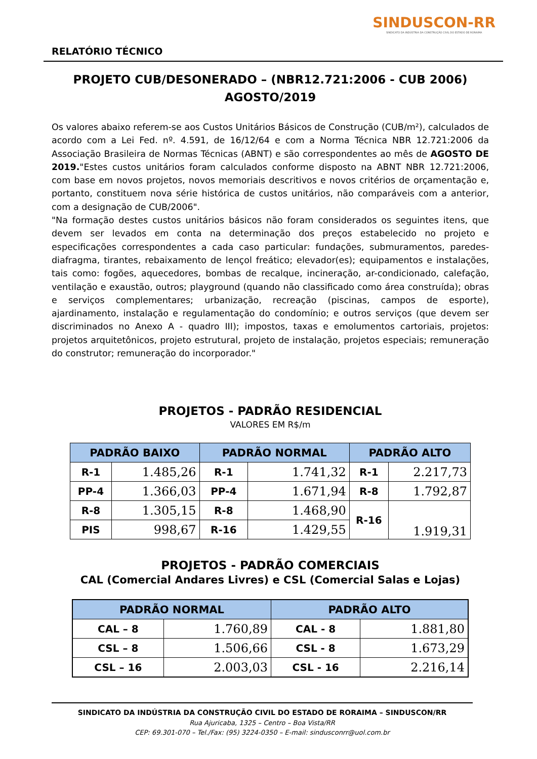RELATÓRIO TÉCNICO
SINDUSCON-RR
SINDICATO DA INDÚSTRIA DA CONSTRUÇÃO CIVIL DO ESTADO DE RORAIMA
PROJETO CUB/DESONERADO – (NBR12.721:2006 - CUB 2006)
AGOSTO/2019
Os valores abaixo referem-se aos Custos Unitários Básicos de Construção (CUB/m²), calculados de acordo com a Lei Fed. nº. 4.591, de 16/12/64 e com a Norma Técnica NBR 12.721:2006 da Associação Brasileira de Normas Técnicas (ABNT) e são correspondentes ao mês de AGOSTO DE 2019."Estes custos unitários foram calculados conforme disposto na ABNT NBR 12.721:2006, com base em novos projetos, novos memoriais descritivos e novos critérios de orçamentação e, portanto, constituem nova série histórica de custos unitários, não comparáveis com a anterior, com a designação de CUB/2006".
"Na formação destes custos unitários básicos não foram considerados os seguintes itens, que devem ser levados em conta na determinação dos preços estabelecido no projeto e especificações correspondentes a cada caso particular: fundações, submuramentos, paredes-diafragma, tirantes, rebaixamento de lençol freático; elevador(es); equipamentos e instalações, tais como: fogões, aquecedores, bombas de recalque, incineração, ar-condicionado, calefação, ventilação e exaustão, outros; playground (quando não classificado como área construída); obras e serviços complementares; urbanização, recreação (piscinas, campos de esporte), ajardinamento, instalação e regulamentação do condomínio; e outros serviços (que devem ser discriminados no Anexo A - quadro III); impostos, taxas e emolumentos cartoriais, projetos: projetos arquitetônicos, projeto estrutural, projeto de instalação, projetos especiais; remuneração do construtor; remuneração do incorporador."
PROJETOS - PADRÃO RESIDENCIAL
VALORES EM R$/m
| PADRÃO BAIXO | | PADRÃO NORMAL | | PADRÃO ALTO | |
| --- | --- | --- | --- | --- | --- |
| R-1 | 1.485,26 | R-1 | 1.741,32 | R-1 | 2.217,73 |
| PP-4 | 1.366,03 | PP-4 | 1.671,94 | R-8 | 1.792,87 |
| R-8 | 1.305,15 | R-8 | 1.468,90 | R-16 | 1.919,31 |
| PIS | 998,67 | R-16 | 1.429,55 | | |
PROJETOS - PADRÃO COMERCIAIS
CAL (Comercial Andares Livres) e CSL (Comercial Salas e Lojas)
| PADRÃO NORMAL | | PADRÃO ALTO | |
| --- | --- | --- | --- |
| CAL – 8 | 1.760,89 | CAL - 8 | 1.881,80 |
| CSL – 8 | 1.506,66 | CSL - 8 | 1.673,29 |
| CSL – 16 | 2.003,03 | CSL - 16 | 2.216,14 |
SINDICATO DA INDÚSTRIA DA CONSTRUÇÃO CIVIL DO ESTADO DE RORAIMA – SINDUSCON/RR
Rua Ajuricaba, 1325 – Centro – Boa Vista/RR
CEP: 69.301-070 – Tel./Fax: (95) 3224-0350 – E-mail: sindusconrr@uol.com.br